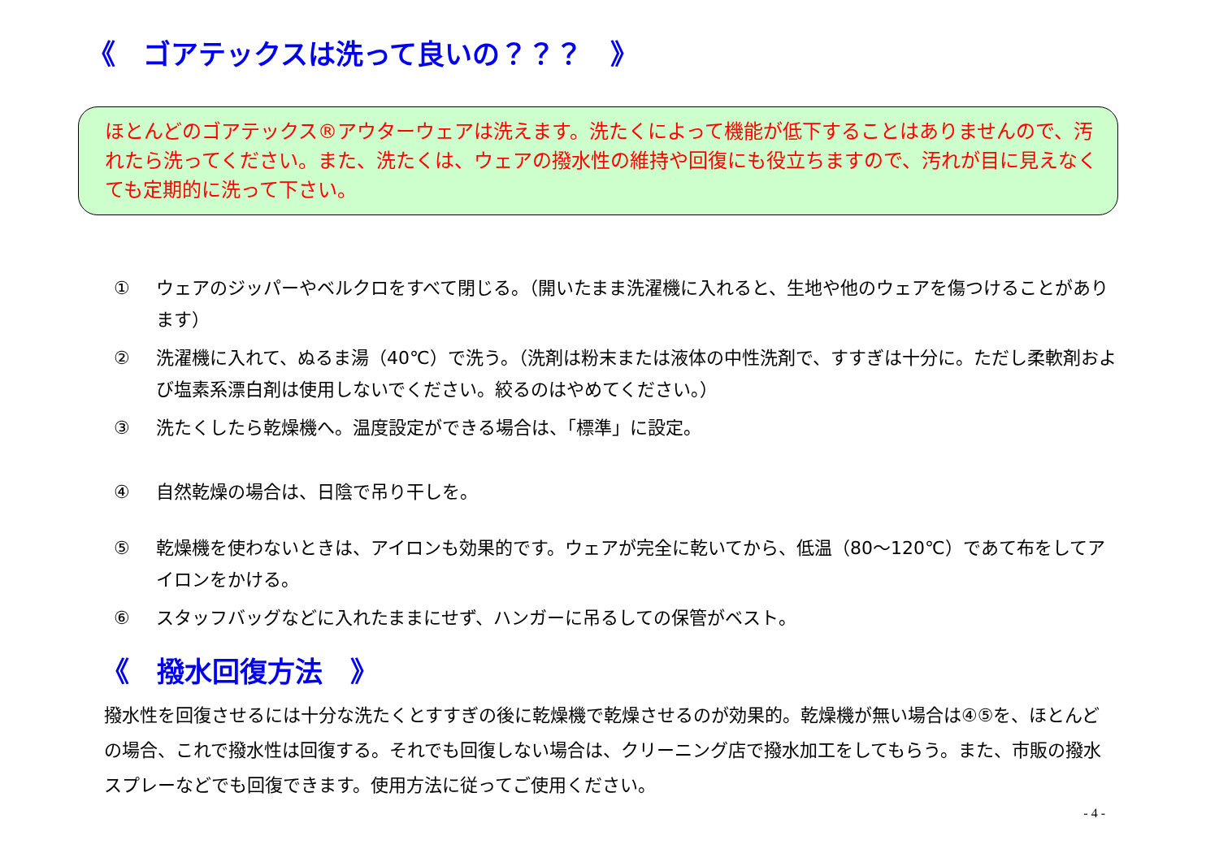《　ゴアテックスは洗って良いの？？？　》
ほとんどのゴアテックス®アウターウェアは洗えます。洗たくによって機能が低下することはありませんので、汚れたら洗ってください。また、洗たくは、ウェアの撥水性の維持や回復にも役立ちますので、汚れが目に見えなくても定期的に洗って下さい。
① ウェアのジッパーやベルクロをすべて閉じる。（開いたまま洗濯機に入れると、生地や他のウェアを傷つけることがあります）
② 洗濯機に入れて、ぬるま湯（40℃）で洗う。（洗剤は粉末または液体の中性洗剤で、すすぎは十分に。ただし柔軟剤および塩素系漂白剤は使用しないでください。絞るのはやめてください。）
③ 洗たくしたら乾燥機へ。温度設定ができる場合は、「標準」に設定。
④ 自然乾燥の場合は、日陰で吊り干しを。
⑤ 乾燥機を使わないときは、アイロンも効果的です。ウェアが完全に乾いてから、低温（80～120℃）であて布をしてアイロンをかける。
⑥ スタッフバッグなどに入れたままにせず、ハンガーに吊るしての保管がベスト。
《　撥水回復方法　》
撥水性を回復させるには十分な洗たくとすすぎの後に乾燥機で乾燥させるのが効果的。乾燥機が無い場合は④⑤を、ほとんどの場合、これで撥水性は回復する。それでも回復しない場合は、クリーニング店で撥水加工をしてもらう。また、市販の撥水スプレーなどでも回復できます。使用方法に従ってご使用ください。
- 4 -